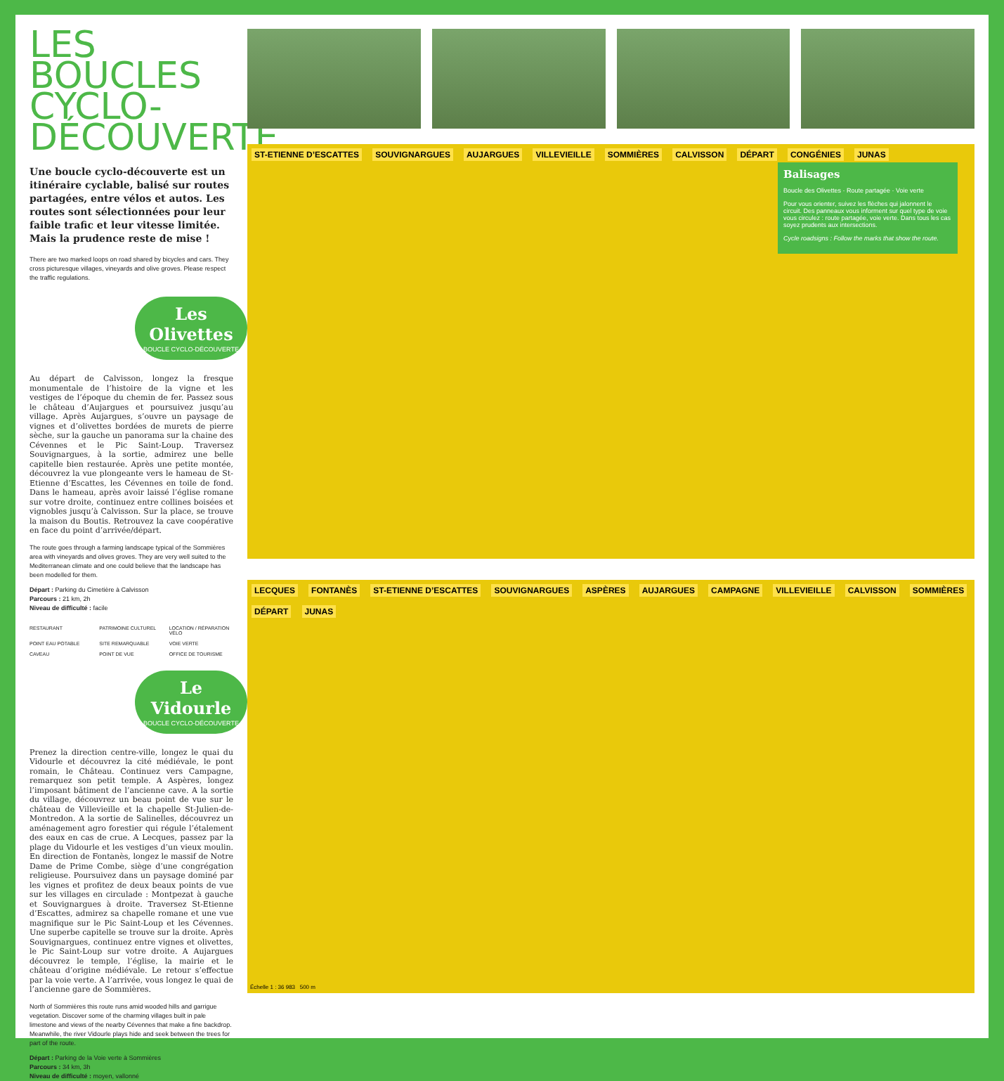LES BOUCLES CYCLO-DÉCOUVERTE
Une boucle cyclo-découverte est un itinéraire cyclable, balisé sur routes partagées, entre vélos et autos. Les routes sont sélectionnées pour leur faible trafic et leur vitesse limitée. Mais la prudence reste de mise !
There are two marked loops on road shared by bicycles and cars. They cross picturesque villages, vineyards and olive groves. Please respect the traffic regulations.
Les Olivettes
BOUCLE CYCLO-DÉCOUVERTE
Au départ de Calvisson, longez la fresque monumentale de l’histoire de la vigne et les vestiges de l’époque du chemin de fer. Passez sous le château d’Aujargues et poursuivez jusqu’au village. Après Aujargues, s’ouvre un paysage de vignes et d’olivettes bordées de murets de pierre sèche, sur la gauche un panorama sur la chaine des Cévennes et le Pic Saint-Loup. Traversez Souvignargues, à la sortie, admirez une belle capitelle bien restaurée. Après une petite montée, découvrez la vue plongeante vers le hameau de St-Etienne d’Escattes, les Cévennes en toile de fond. Dans le hameau, après avoir laissé l’église romane sur votre droite, continuez entre collines boisées et vignobles jusqu’à Calvisson. Sur la place, se trouve la maison du Boutis. Retrouvez la cave coopérative en face du point d’arrivée/départ.
The route goes through a farming landscape typical of the Sommières area with vineyards and olives groves. They are very well suited to the Mediterranean climate and one could believe that the landscape has been modelled for them.
Départ : Parking du Cimetière à Calvisson
Parcours : 21 km, 2h
Niveau de difficulté : facile
RESTAURANT PATRIMOINE CULTUREL LOCATION / RÉPARATION VÉLO POINT EAU POTABLE SITE REMARQUABLE VOIE VERTE CAVEAU POINT DE VUE OFFICE DE TOURISME
Le Vidourle
BOUCLE CYCLO-DÉCOUVERTE
Prenez la direction centre-ville, longez le quai du Vidourle et découvrez la cité médiévale, le pont romain, le Château. Continuez vers Campagne, remarquez son petit temple. A Aspères, longez l’imposant bâtiment de l’ancienne cave. A la sortie du village, découvrez un beau point de vue sur le château de Villevieille et la chapelle St-Julien-de-Montredon. A la sortie de Salinelles, découvrez un aménagement agro forestier qui régule l’étalement des eaux en cas de crue. A Lecques, passez par la plage du Vidourle et les vestiges d’un vieux moulin. En direction de Fontanès, longez le massif de Notre Dame de Prime Combe, siège d’une congrégation religieuse. Poursuivez dans un paysage dominé par les vignes et profitez de deux beaux points de vue sur les villages en circulade : Montpezat à gauche et Souvignargues à droite. Traversez St-Etienne d’Escattes, admirez sa chapelle romane et une vue magnifique sur le Pic Saint-Loup et les Cévennes. Une superbe capitelle se trouve sur la droite. Après Souvignargues, continuez entre vignes et olivettes, le Pic Saint-Loup sur votre droite. A Aujargues découvrez le temple, l’église, la mairie et le château d’origine médiévale. Le retour s’effectue par la voie verte. A l’arrivée, vous longez le quai de l’ancienne gare de Sommières.
North of Sommières this route runs amid wooded hills and garrigue vegetation. Discover some of the charming villages built in pale limestone and views of the nearby Cévennes that make a fine backdrop. Meanwhile, the river Vidourle plays hide and seek between the trees for part of the route.
Départ : Parking de la Voie verte à Sommières
Parcours : 34 km, 3h
Niveau de difficulté : moyen, vallonné
ST-ETIENNE D’ESCATTES SOUVIGNARGUES AUJARGUES VILLEVIEILLE SOMMIÈRES CALVISSON DÉPART CONGÉNIES JUNAS
Balisages
Boucle des Olivettes · Route partagée · Voie verte
Pour vous orienter, suivez les flèches qui jalonnent le circuit. Des panneaux vous informent sur quel type de voie vous circulez : route partagée, voie verte. Dans tous les cas soyez prudents aux intersections.
Cycle roadsigns : Follow the marks that show the route.
LECQUES FONTANÈS ST-ETIENNE D’ESCATTES SOUVIGNARGUES ASPÈRES AUJARGUES CAMPAGNE VILLEVIEILLE CALVISSON SOMMIÈRES DÉPART JUNAS
Échelle 1 : 36 983 500 m